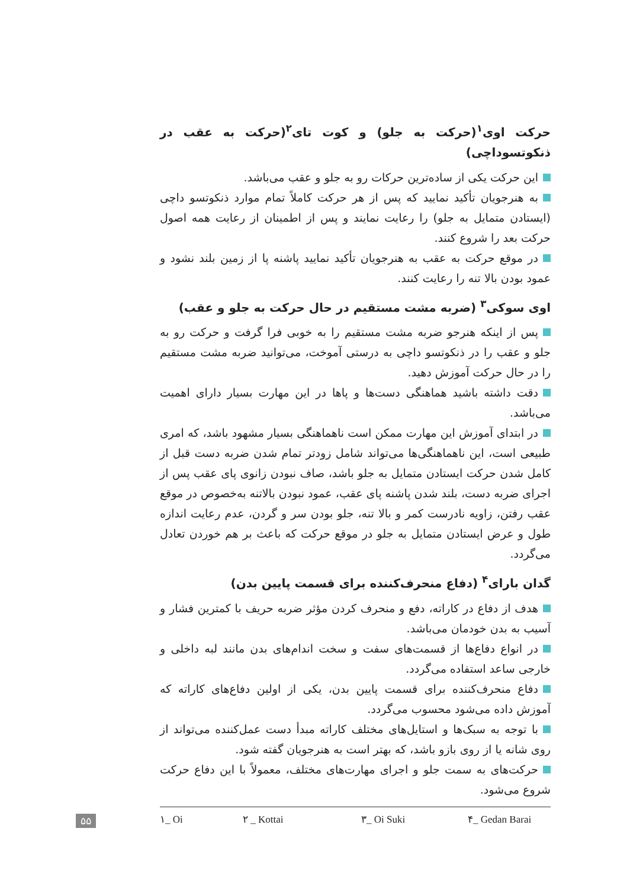حرکت اوی<sup>۱</sup>(حرکت به جلو) و کوت تای<sup>۲</sup>(حرکت به عقب در ذنکوتسوداچی)
این حرکت یکی از ساده‌ترین حرکات رو به جلو و عقب می‌باشد.
به هنرجویان تأکید نمایید که پس از هر حرکت کاملاً تمام موارد ذنکوتسو داچی (ایستادن متمایل به جلو) را رعایت نمایند و پس از اطمینان از رعایت همه اصول حرکت بعد را شروع کنند.
در موقع حرکت به عقب به هنرجویان تأکید نمایید پاشنه پا از زمین بلند نشود و عمود بودن بالا تنه را رعایت کنند.
اوی سوکی<sup>۳</sup> (ضربه مشت مستقیم در حال حرکت به جلو و عقب)
پس از اینکه هنرجو ضربه مشت مستقیم را به خوبی فرا گرفت و حرکت رو به جلو و عقب را در ذنکوتسو داچی به درستی آموخت، می‌توانید ضربه مشت مستقیم را در حال حرکت آموزش دهید.
دقت داشته باشید هماهنگی دست‌ها و پاها در این مهارت بسیار دارای اهمیت می‌باشد.
در ابتدای آموزش این مهارت ممکن است ناهماهنگی بسیار مشهود باشد، که امری طبیعی است، این ناهماهنگی‌ها می‌تواند شامل زودتر تمام شدن ضربه دست قبل از کامل شدن حرکت ایستادن متمایل به جلو باشد، صاف نبودن زانوی پای عقب پس از اجرای ضربه دست، بلند شدن پاشنه پای عقب، عمود نبودن بالاتنه به‌خصوص در موقع عقب رفتن، زاویه نادرست کمر و بالا تنه، جلو بودن سر و گردن، عدم رعایت اندازه طول و عرض ایستادن متمایل به جلو در موقع حرکت که باعث بر هم خوردن تعادل می‌گردد.
گدان بارای<sup>۴</sup> (دفاع منحرف‌کننده برای قسمت پایین بدن)
هدف از دفاع در کاراته، دفع و منحرف کردن مؤثر ضربه حریف با کمترین فشار و آسیب به بدن خودمان می‌باشد.
در انواع دفاع‌ها از قسمت‌های سفت و سخت اندام‌های بدن مانند لبه داخلی و خارجی ساعد استفاده می‌گردد.
دفاع منحرف‌کننده برای قسمت پایین بدن، یکی از اولین دفاع‌های کاراته که آموزش داده می‌شود محسوب می‌گردد.
با توجه به سبک‌ها و استایل‌های مختلف کاراته مبدأ دست عمل‌کننده می‌تواند از روی شانه یا از روی بازو باشد، که بهتر است به هنرجویان گفته شود.
حرکت‌های به سمت جلو و اجرای مهارت‌های مختلف، معمولاً با این دفاع حرکت شروع می‌شود.
۱_ Oi ۲ _ Kottai ۳_ Oi Suki ۴_ Gedan Barai
۵۵